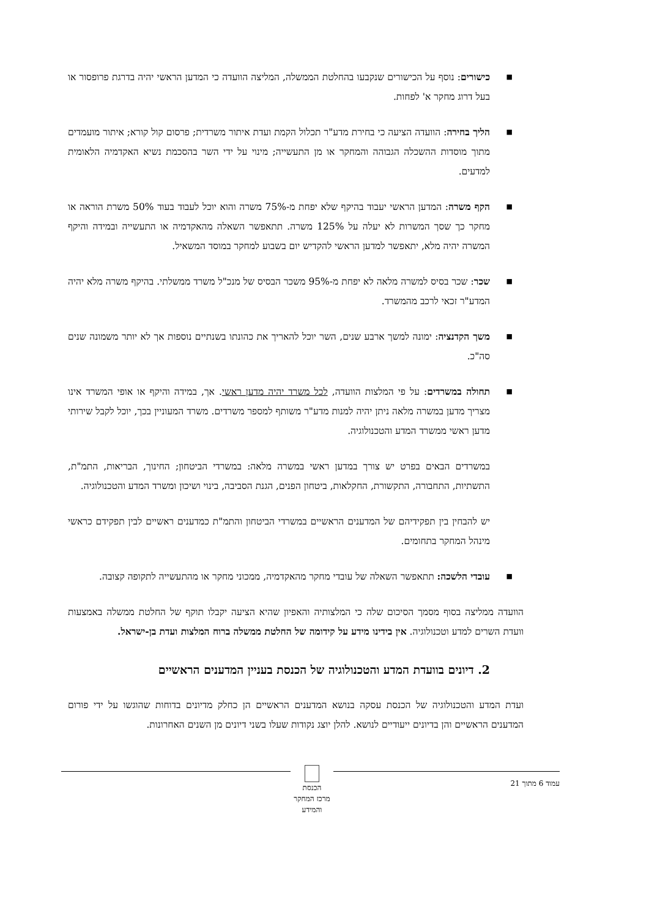■ כישורים: נוסף על הכישורים שנקבעו בהחלטת הממשלה, המליצה הוועדה כי המדען הראשי יהיה בדרגת פרופסור או בעל דרוג מחקר א' לפחות.
■ הליך בחירה: הוועדה הציעה כי בחירת מדע"ר תכלול הקמת ועדת איתור משרדית; פרסום קול קורא; איתור מועמדים מתוך מוסדות ההשכלה הגבוהה והמחקר או מן התעשייה; מינוי על ידי השר בהסכמת נשיא האקדמיה הלאומית למדעים.
■ הקף משרה: המדען הראשי יעבוד בהיקף שלא יפחת מ-75% משרה והוא יוכל לעבוד בעוד 50% משרת הוראה או מחקר כך שסך המשרות לא יעלה על 125% משרה. תתאפשר השאלה מהאקדמיה או התעשייה ובמידה והיקף המשרה יהיה מלא, יתאפשר למדען הראשי להקדיש יום בשבוע למחקר במוסד המשאיל.
■ שכר: שכר בסיס למשרה מלאה לא יפחת מ-95% משכר הבסיס של מנכ"ל משרד ממשלתי. בהיקף משרה מלא יהיה המדע"ר זכאי לרכב מהמשרד.
■ משך הקדנציה: ימונה למשך ארבע שנים, השר יוכל להאריך את כהונתו בשנתיים נוספות אך לא יותר משמונה שנים סה"כ.
■ תחולה במשרדים: על פי המלצות הוועדה, לכל משרד יהיה מדען ראשי. אך, במידה והיקף או אופי המשרד אינו מצריך מדען במשרה מלאה ניתן יהיה למנות מדע"ר משותף למספר משרדים. משרד המעוניין בכך, יוכל לקבל שירותי מדען ראשי ממשרד המדע והטכנולוגיה.
במשרדים הבאים בפרט יש צורך במדען ראשי במשרה מלאה: במשרדי הביטחון; החינוך, הבריאות, התמ"ת, התשתיות, התחבורה, התקשורת, החקלאות, ביטחון הפנים, הגנת הסביבה, בינוי ושיכון ומשרד המדע והטכנולוגיה.
יש להבחין בין תפקידיהם של המדענים הראשיים במשרדי הביטחון והתמ"ת כמדענים ראשיים לבין תפקידם כראשי מינהל המחקר בתחומים.
■ עובדי הלשכה: תתאפשר השאלה של עובדי מחקר מהאקדמיה, ממכוני מחקר או מהתעשייה לתקופה קצובה.
הוועדה ממליצה בסוף מסמך הסיכום שלה כי המלצותיה והאפיון שהיא הציעה יקבלו תוקף של החלטת ממשלה באמצעות וועדת השרים למדע וטכנולוגיה. אין בידינו מידע על קידומה של החלטת ממשלה ברוח המלצות ועדת בן-ישראל.
2. דיונים בוועדת המדע והטכנולוגיה של הכנסת בעניין המדענים הראשיים
ועדת המדע והטכנולוגיה של הכנסת עסקה בנושא המדענים הראשיים הן כחלק מדיונים בדוחות שהוגשו על ידי פורום המדענים הראשיים והן בדיונים ייעודיים לנושא. להלן יוצג נקודות שעלו בשני דיונים מן השנים האחרונות.
עמוד 6 מתוך 21
הכנסת
מרכז המחקר והמידע